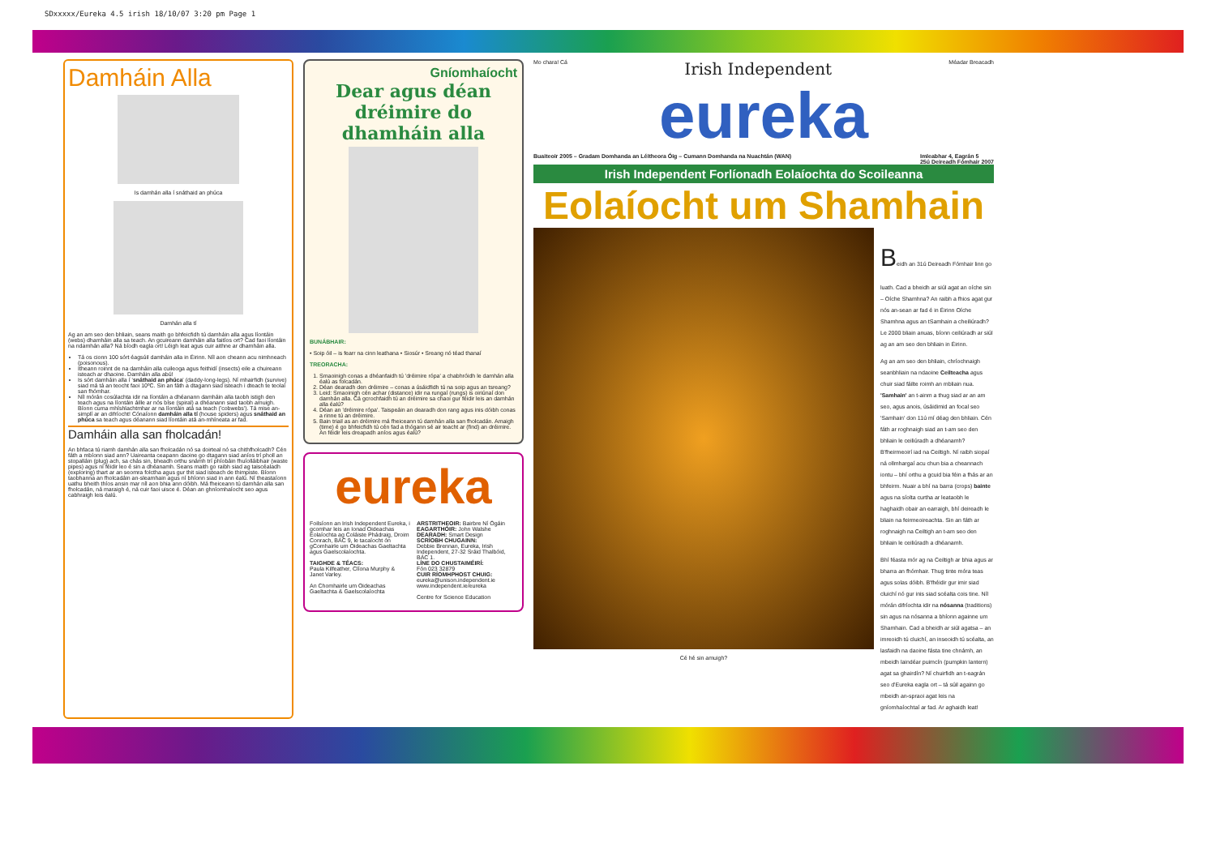SDxxxxx/Eureka 4.5 irish 18/10/07 3:20 pm Page 1
Damháin Alla
Is damhán alla í snáthaid an phúca
Damhán alla tí
Ag an am seo den bhliain, seans maith go bhfeicfidh tú damháin alla agus líontáin (webs) dhamháin alla sa teach. An gcuireann damháin alla faitíos ort? Cad faoi líontáin na ndamhán alla? Ná bíodh eagla ort! Léigh leat agus cuir aithne ar dhamháin alla.
Tá os cionn 100 sórt éagsúil damháin alla in Éirinn. Níl aon cheann acu nimhneach (poisonous).
Itheann roinnt de na damháin alla cuileoga agus feithidí (insects) eile a chuireann isteach ar dhaoine. Damháin alla abú!
Is sórt damháin alla í 'snáthaid an phúca' (daddy-long-legs). Ní mhairfidh (survive) siad má tá an teocht faoi 10ºC. Sin an fáth a dtagann siad isteach i dteach te teolaí san fhómhar.
Níl mórán cosúlachta idir na líontáin a dhéanann damháin alla taobh istigh den teach agus na líontáin áille ar nós bíse (spiral) a dhéanann siad taobh amuigh. Bíonn cuma mhíshlachtmhar ar na líontáin atá sa teach ('cobwebs'). Tá mise an-simplí ar an difríocht! Cónaíonn damháin alla tí (house spiders) agus snáthaid an phúca sa teach agus déanann siad líontáin atá an-mhíneata ar fad.
Damháin alla san fholcadán!
An bhfaca tú riamh damhán alla san fholcadán nó sa doirteal nó sa chithfholcadh? Cén fáth a mbíonn siad ann? Uaireanta ceapann daoine go dtagann siad aníos trí pholl an stopalláin (plug) ach, sa chás sin, bheadh orthu snámh trí phíobáin fhuíolláibhair (waste pipes) agus ní féidir leo é sin a dhéanamh. Seans maith go raibh siad ag taiscéaladh (exploring) thart ar an seomra folctha agus gur thit siad isteach de thimpiste. Bíonn taobhanna an fholcadáin an-sleamhain agus ní bhíonn siad in ann éalú. Ní theastaíonn uathu bheith thíos ansin mar níl aon bhia ann dóibh. Má fheiceann tú damhán alla san fholcadán, ná maraigh é, ná cuir faoi uisce é. Déan an ghníomhaíocht seo agus cabhraigh leis éalú.
Gníomhaíocht
Dear agus déan dréimire do dhamháin alla
BUNÁBHAIR:
• Soip óil – is fearr na cinn leathana • Siosúr • Sreang nó téad thanaí
TREORACHA:
1. Smaoinigh conas a dhéanfaidh tú 'dréimire rópa' a chabhróidh le damhán alla éalú as folcadán.
2. Déan dearadh den dréimire – conas a úsáidfidh tú na soip agus an tsreang?
3. Leid: Smaoinigh cén achar (distance) idir na rungaí (rungs) is oiriúnaí don damhán alla. Cá gcrochfaidh tú an dréimire sa chaoi gur féidir leis an damhán alla éalú?
4. Déan an 'dréimire rópa'. Taispeáin an dearadh don rang agus inis dóibh conas a rinne tú an dréimire.
5. Bain triail as an dréimire má fheiceann tú damhán alla san fholcadán. Amaigh (time) é go bhfeicfidh tú cén fad a thógann sé air teacht ar (find) an dréimire. An féidir leis dreapadh aníos agus éalú?
eureka
Foilsíonn an Irish Independent Eureka, i gcomhar leis an Ionad Oideachas Eolaíochta ag Coláiste Phádraig, Droim Conrach, BÁC 9, le tacaíocht ón gComhairle um Oideachas Gaeltachta agus Gaelscolaíochta.
TAIGHDE & TÉACS:
Paula Kilfeather, Clíona Murphy & Janet Varley.
An Chomhairle um Oideachas Gaeltachta & Gaelscolaíochta
ARSTRITHEOIR: Bairbre Ní Ógáin
EAGARTHÓIR: John Walshe
DEARADH: Smart Design
SCRÍOBH CHUGAINN:
Debbie Brennan, Eureka, Irish Independent, 27-32 Sráid Thalbóid, BÁC 1.
LÍNE DO CHUSTAIMÉIRÍ:
Fón 023 32879
CUIR RÍOMHPHOST CHUIG:
eureka@unison.independent.ie
www.independent.ie/eureka
Centre for Science Education
Mo chara! Cá Irish Independent Méadar Breacadh
eureka
Buaiteoir 2005 – Gradam Domhanda an Léitheora Óig – Cumann Domhanda na Nuachtán (WAN) Imleabhar 4, Eagrán 5
25ú Deireadh Fómhair 2007
Irish Independent Forlíonadh Eolaíochta do Scoileanna
Eolaíocht um Shamhain
Cé hé sin amuigh?
Beidh an 31ú Deireadh Fómhair linn go luath. Cad a bheidh ar siúl agat an oíche sin – Oíche Shamhna? An raibh a fhios agat gur nós an-sean ar fad é in Éirinn Oíche Shamhna agus an tSamhain a cheiliúradh? Le 2000 bliain anuas, bíonn ceiliúradh ar siúl ag an am seo den bhliain in Éirinn.
Ag an am seo den bhliain, chríochnaigh seanbhliain na ndaoine Ceilteacha agus chuir siad fáilte roimh an mbliain nua. 'Samhain' an t-ainm a thug siad ar an am seo, agus anois, úsáidimid an focal seo 'Samhain' don 11ú mí déag den bhliain. Cén fáth ar roghnaigh siad an t-am seo den bhliain le ceiliúradh a dhéanamh? B'fheirmeoirí iad na Ceiltigh. Ní raibh siopaí ná ollmhargaí acu chun bia a cheannach iontu – bhí orthu a gcuid bia féin a fhás ar an bhfeirm. Nuair a bhí na barra (crops) bainte agus na síolta curtha ar leataobh le haghaidh obair an earraigh, bhí deireadh le bliain na feirmeoireachta. Sin an fáth ar roghnaigh na Ceiltigh an t-am seo den bhliain le ceiliúradh a dhéanamh.
Bhí féasta mór ag na Ceiltigh ar bhia agus ar bharra an fhómhair. Thug tinte móra teas agus solas dóibh. B'fhéidir gur imir siad cluichí nó gur inis siad scéalta cois tine. Níl mórán difríochta idir na nósanna (traditions) sin agus na nósanna a bhíonn againne um Shamhain. Cad a bheidh ar siúl agatsa – an imreoidh tú cluichí, an inseoidh tú scéalta, an lasfaidh na daoine fásta tine chnámh, an mbeidh laindéar puimcín (pumpkin lantern) agat sa ghairdín? Ní chuirfidh an t-eagrán seo d'Eureka eagla ort – tá súil againn go mbeidh an-spraoi agat leis na gníomhaíochtaí ar fad. Ar aghaidh leat!